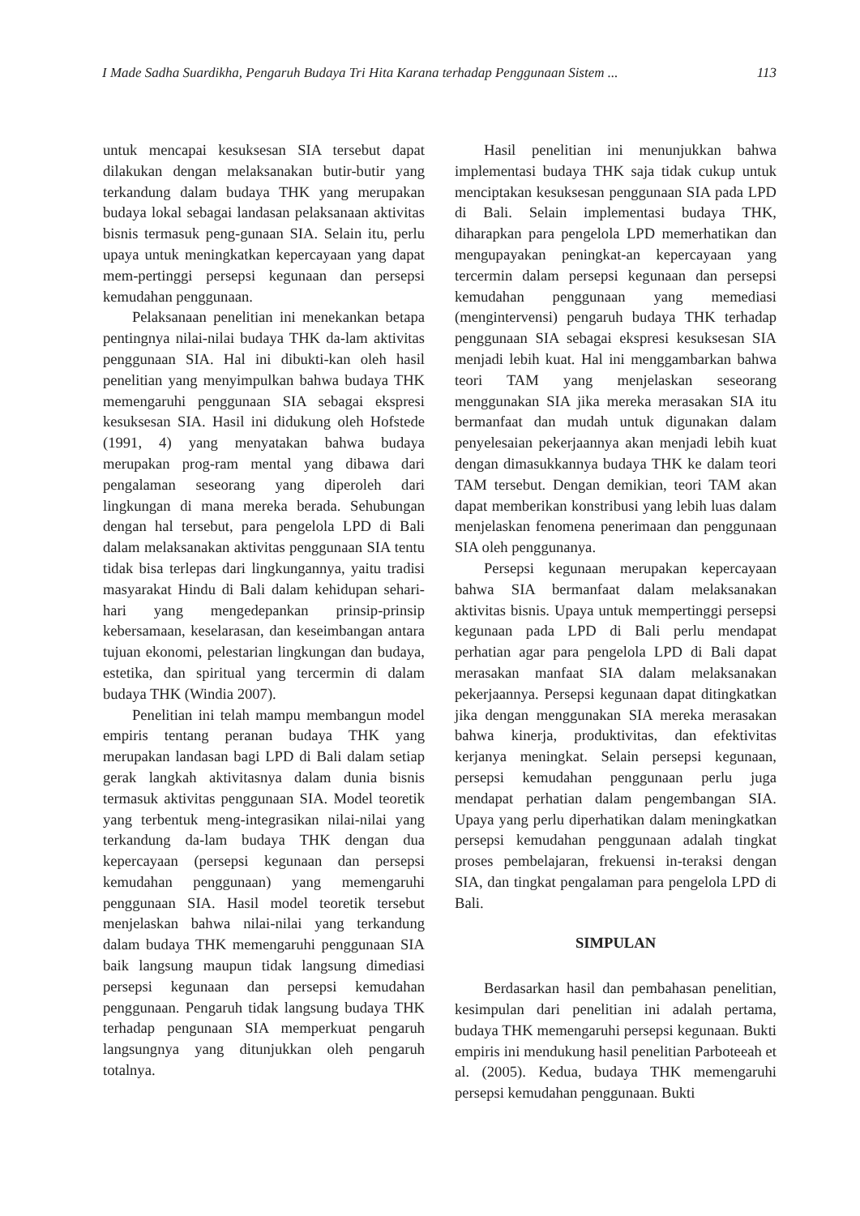I Made Sadha Suardikha, Pengaruh Budaya Tri Hita Karana terhadap Penggunaan Sistem ... 113
untuk mencapai kesuksesan SIA tersebut dapat dilakukan dengan melaksanakan butir-butir yang terkandung dalam budaya THK yang merupakan budaya lokal sebagai landasan pelaksanaan aktivitas bisnis termasuk peng-gunaan SIA. Selain itu, perlu upaya untuk meningkatkan kepercayaan yang dapat mem-pertinggi persepsi kegunaan dan persepsi kemudahan penggunaan.
Pelaksanaan penelitian ini menekankan betapa pentingnya nilai-nilai budaya THK da-lam aktivitas penggunaan SIA. Hal ini dibukti-kan oleh hasil penelitian yang menyimpulkan bahwa budaya THK memengaruhi penggunaan SIA sebagai ekspresi kesuksesan SIA. Hasil ini didukung oleh Hofstede (1991, 4) yang menyatakan bahwa budaya merupakan prog-ram mental yang dibawa dari pengalaman seseorang yang diperoleh dari lingkungan di mana mereka berada. Sehubungan dengan hal tersebut, para pengelola LPD di Bali dalam melaksanakan aktivitas penggunaan SIA tentu tidak bisa terlepas dari lingkungannya, yaitu tradisi masyarakat Hindu di Bali dalam kehidupan sehari-hari yang mengedepankan prinsip-prinsip kebersamaan, keselarasan, dan keseimbangan antara tujuan ekonomi, pelestarian lingkungan dan budaya, estetika, dan spiritual yang tercermin di dalam budaya THK (Windia 2007).
Penelitian ini telah mampu membangun model empiris tentang peranan budaya THK yang merupakan landasan bagi LPD di Bali dalam setiap gerak langkah aktivitasnya dalam dunia bisnis termasuk aktivitas penggunaan SIA. Model teoretik yang terbentuk meng-integrasikan nilai-nilai yang terkandung da-lam budaya THK dengan dua kepercayaan (persepsi kegunaan dan persepsi kemudahan penggunaan) yang memengaruhi penggunaan SIA. Hasil model teoretik tersebut menjelaskan bahwa nilai-nilai yang terkandung dalam budaya THK memengaruhi penggunaan SIA baik langsung maupun tidak langsung dimediasi persepsi kegunaan dan persepsi kemudahan penggunaan. Pengaruh tidak langsung budaya THK terhadap pengunaan SIA memperkuat pengaruh langsungnya yang ditunjukkan oleh pengaruh totalnya.
Hasil penelitian ini menunjukkan bahwa implementasi budaya THK saja tidak cukup untuk menciptakan kesuksesan penggunaan SIA pada LPD di Bali. Selain implementasi budaya THK, diharapkan para pengelola LPD memerhatikan dan mengupayakan peningkat-an kepercayaan yang tercermin dalam persepsi kegunaan dan persepsi kemudahan penggunaan yang memediasi (mengintervensi) pengaruh budaya THK terhadap penggunaan SIA sebagai ekspresi kesuksesan SIA menjadi lebih kuat. Hal ini menggambarkan bahwa teori TAM yang menjelaskan seseorang menggunakan SIA jika mereka merasakan SIA itu bermanfaat dan mudah untuk digunakan dalam penyelesaian pekerjaannya akan menjadi lebih kuat dengan dimasukkannya budaya THK ke dalam teori TAM tersebut. Dengan demikian, teori TAM akan dapat memberikan konstribusi yang lebih luas dalam menjelaskan fenomena penerimaan dan penggunaan SIA oleh penggunanya.
Persepsi kegunaan merupakan kepercayaan bahwa SIA bermanfaat dalam melaksanakan aktivitas bisnis. Upaya untuk mempertinggi persepsi kegunaan pada LPD di Bali perlu mendapat perhatian agar para pengelola LPD di Bali dapat merasakan manfaat SIA dalam melaksanakan pekerjaannya. Persepsi kegunaan dapat ditingkatkan jika dengan menggunakan SIA mereka merasakan bahwa kinerja, produktivitas, dan efektivitas kerjanya meningkat. Selain persepsi kegunaan, persepsi kemudahan penggunaan perlu juga mendapat perhatian dalam pengembangan SIA. Upaya yang perlu diperhatikan dalam meningkatkan persepsi kemudahan penggunaan adalah tingkat proses pembelajaran, frekuensi in-teraksi dengan SIA, dan tingkat pengalaman para pengelola LPD di Bali.
SIMPULAN
Berdasarkan hasil dan pembahasan penelitian, kesimpulan dari penelitian ini adalah pertama, budaya THK memengaruhi persepsi kegunaan. Bukti empiris ini mendukung hasil penelitian Parboteeah et al. (2005). Kedua, budaya THK memengaruhi persepsi kemudahan penggunaan. Bukti